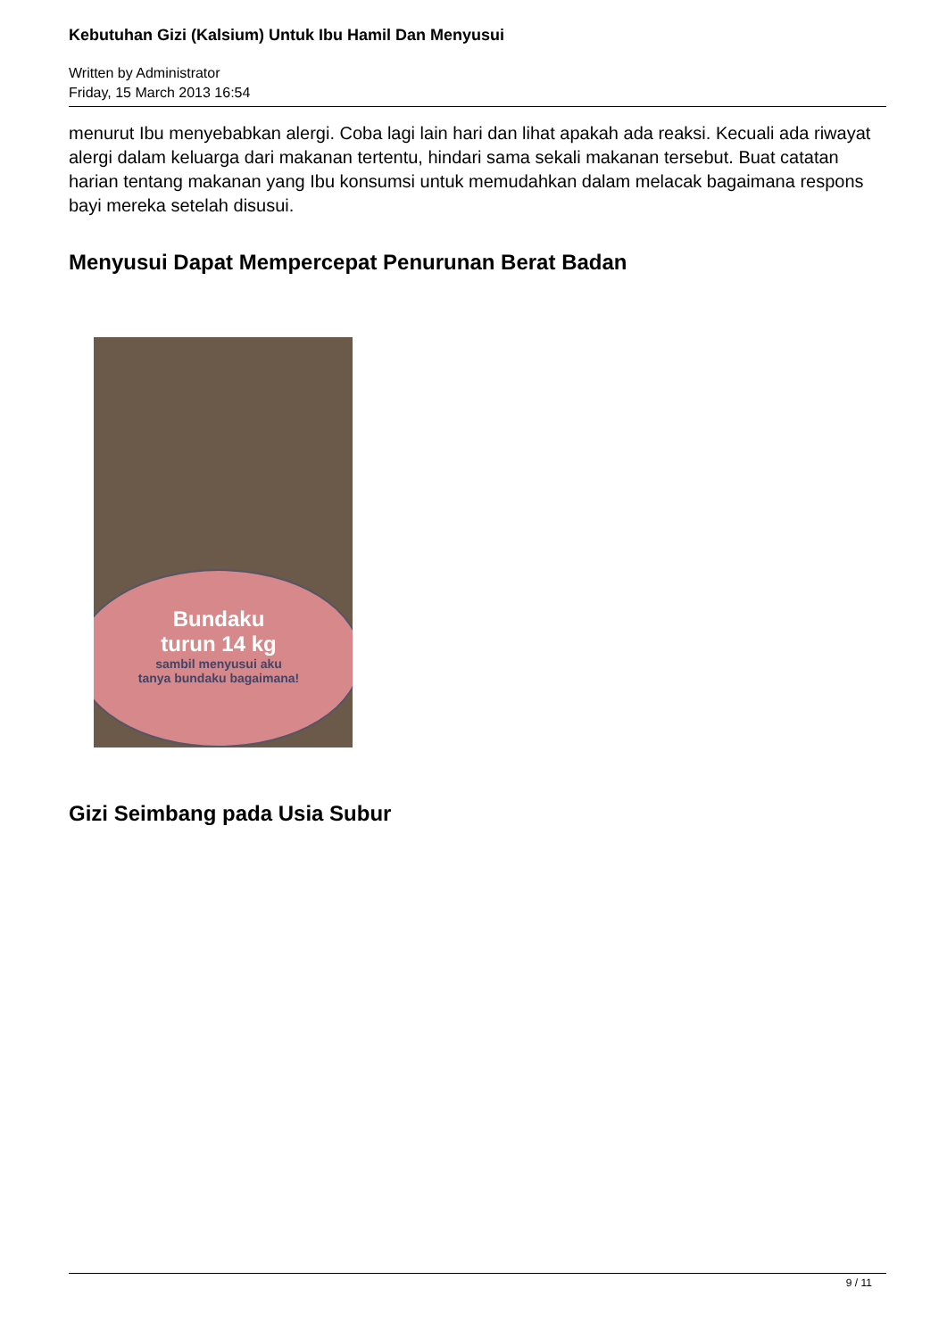Kebutuhan Gizi (Kalsium) Untuk Ibu Hamil Dan Menyusui
Written by Administrator
Friday, 15 March 2013 16:54
menurut Ibu menyebabkan alergi. Coba lagi lain hari dan lihat apakah ada reaksi. Kecuali ada riwayat alergi dalam keluarga dari makanan tertentu, hindari sama sekali makanan tersebut. Buat catatan harian tentang makanan yang Ibu konsumsi untuk memudahkan dalam melacak bagaimana respons bayi mereka setelah disusui.
Menyusui Dapat Mempercepat Penurunan Berat Badan
Bundaku
turun 14 kg
sambil menyusui aku
tanya bundaku bagaimana!
Gizi Seimbang pada Usia Subur
9 / 11